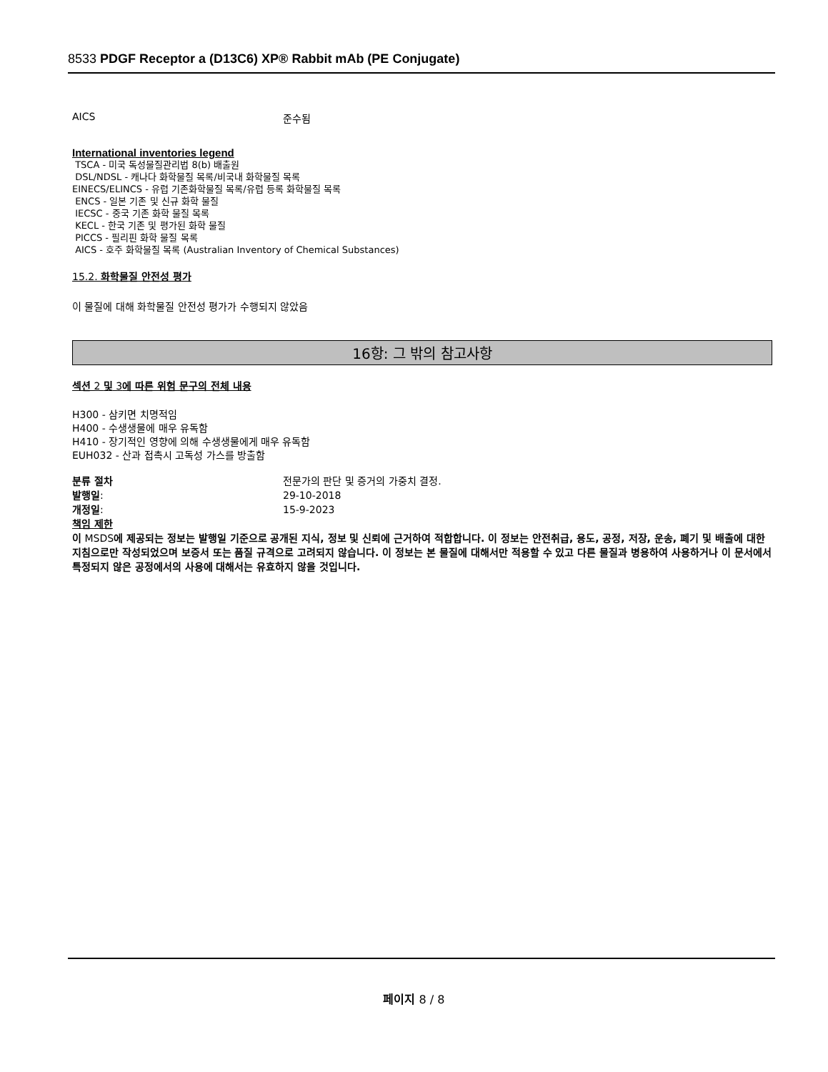8533 PDGF Receptor a (D13C6) XP® Rabbit mAb (PE Conjugate)
AICS 준수됨
International inventories legend
TSCA - 미국 독성물질관리법 8(b) 배출원
DSL/NDSL - 캐나다 화학물질 목록/비국내 화학물질 목록
EINECS/ELINCS - 유럽 기존화학물질 목록/유럽 등록 화학물질 목록
ENCS - 일본 기존 및 신규 화학 물질
IECSC - 중국 기존 화학 물질 목록
KECL - 한국 기존 및 평가된 화학 물질
PICCS - 필리핀 화학 물질 목록
AICS - 호주 화학물질 목록 (Australian Inventory of Chemical Substances)
15.2. 화학물질 안전성 평가
이 물질에 대해 화학물질 안전성 평가가 수행되지 않았음
16항: 그 밖의 참고사항
섹션 2 및 3에 따른 위험 문구의 전체 내용
H300 - 삼키면 치명적임
H400 - 수생생물에 매우 유독함
H410 - 장기적인 영향에 의해 수생생물에게 매우 유독함
EUH032 - 산과 접촉시 고독성 가스를 방출함
분류 절차 전문가의 판단 및 증거의 가중치 결정.
발행일: 29-10-2018
개정일: 15-9-2023
책임 제한
이 MSDS에 제공되는 정보는 발행일 기준으로 공개된 지식, 정보 및 신뢰에 근거하여 적합합니다. 이 정보는 안전취급, 용도, 공정, 저장, 운송, 폐기 및 배출에 대한 지침으로만 작성되었으며 보증서 또는 품질 규격으로 고려되지 않습니다. 이 정보는 본 물질에 대해서만 적용할 수 있고 다른 물질과 병용하여 사용하거나 이 문서에서 특정되지 않은 공정에서의 사용에 대해서는 유효하지 않을 것입니다.
페이지 8 / 8